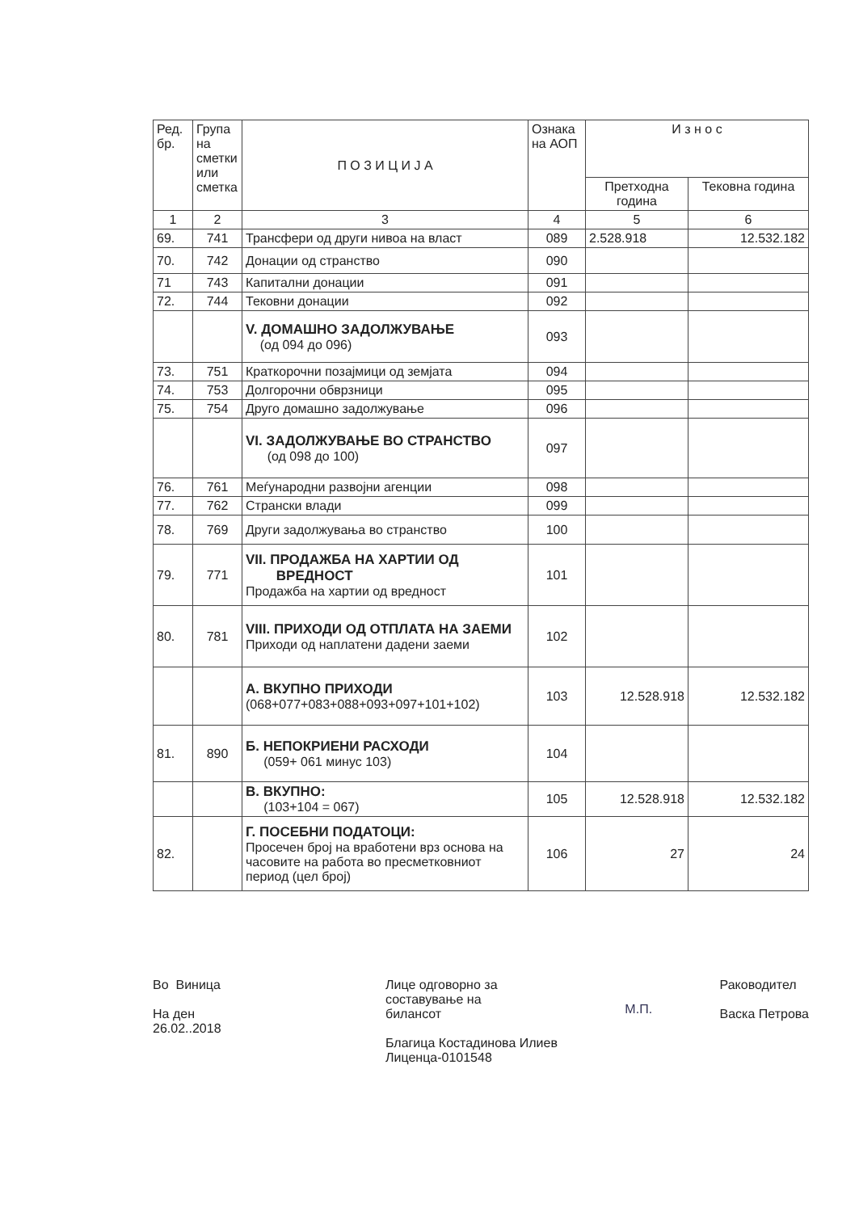| Ред. бр. | Група на сметки или сметка | П О З И Ц И Ј А | Ознака на АОП | И з н о с | |
| --- | --- | --- | --- | --- | --- |
| | | | | Претходна година | Тековна година |
| 1 | 2 | 3 | 4 | 5 | 6 |
| 69. | 741 | Трансфери од други нивоа на власт | 089 | 2.528.918 | 12.532.182 |
| 70. | 742 | Донации од странство | 090 | | |
| 71 | 743 | Капитални донации | 091 | | |
| 72. | 744 | Тековни донации | 092 | | |
| | | V. ДОМАШНО ЗАДОЛЖУВАЊЕ (од 094 до 096) | 093 | | |
| 73. | 751 | Краткорочни позајмици од земјата | 094 | | |
| 74. | 753 | Долгорочни обврзници | 095 | | |
| 75. | 754 | Друго домашно задолжување | 096 | | |
| | | VI. ЗАДОЛЖУВАЊЕ ВО СТРАНСТВО (од 098 до 100) | 097 | | |
| 76. | 761 | Меѓународни развојни агенции | 098 | | |
| 77. | 762 | Странски влади | 099 | | |
| 78. | 769 | Други задолжувања во странство | 100 | | |
| 79. | 771 | VII. ПРОДАЖБА НА ХАРТИИ ОД ВРЕДНОСТ Продажба на хартии од вредност | 101 | | |
| 80. | 781 | VIII. ПРИХОДИ ОД ОТПЛАТА НА ЗАЕМИ Приходи од наплатени дадени заеми | 102 | | |
| | | А. ВКУПНО ПРИХОДИ (068+077+083+088+093+097+101+102) | 103 | 12.528.918 | 12.532.182 |
| 81. | 890 | Б. НЕПОКРИЕНИ РАСХОДИ (059+ 061 минус 103) | 104 | | |
| | | В. ВКУПНО: (103+104 = 067) | 105 | 12.528.918 | 12.532.182 |
| 82. | | Г. ПОСЕБНИ ПОДАТОЦИ: Просечен број на вработени врз основа на часовите на работа во пресметковниот период (цел број) | 106 | 27 | 24 |
Во Виница
На ден
26.02..2018
Лице одговорно за
составување на
билансот
Благица Костадинова Илиев
Лиценца-0101548
М.П.
Раководител
Васка Петрова